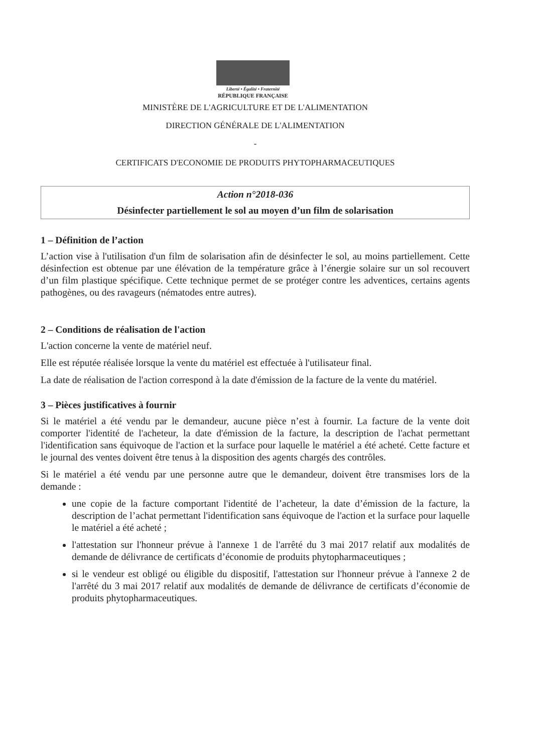Liberté • Égalité • Fraternité
RÉPUBLIQUE FRANÇAISE
MINISTÈRE DE L'AGRICULTURE ET DE L'ALIMENTATION
DIRECTION GÉNÉRALE DE L'ALIMENTATION
-
CERTIFICATS D'ECONOMIE DE PRODUITS PHYTOPHARMACEUTIQUES
Action n°2018-036
Désinfecter partiellement le sol au moyen d’un film de solarisation
1 – Définition de l’action
L’action vise à l'utilisation d'un film de solarisation afin de désinfecter le sol, au moins partiellement. Cette désinfection est obtenue par une élévation de la température grâce à l’énergie solaire sur un sol recouvert d’un film plastique spécifique. Cette technique permet de se protéger contre les adventices, certains agents pathogènes, ou des ravageurs (nématodes entre autres).
2 – Conditions de réalisation de l'action
L'action concerne la vente de matériel neuf.
Elle est réputée réalisée lorsque la vente du matériel est effectuée à l'utilisateur final.
La date de réalisation de l'action correspond à la date d'émission de la facture de la vente du matériel.
3 – Pièces justificatives à fournir
Si le matériel a été vendu par le demandeur, aucune pièce n’est à fournir. La facture de la vente doit comporter l'identité de l'acheteur, la date d'émission de la facture, la description de l'achat permettant l'identification sans équivoque de l'action et la surface pour laquelle le matériel a été acheté. Cette facture et le journal des ventes doivent être tenus à la disposition des agents chargés des contrôles.
Si le matériel a été vendu par une personne autre que le demandeur, doivent être transmises lors de la demande :
une copie de la facture comportant l'identité de l’acheteur, la date d’émission de la facture, la description de l’achat permettant l'identification sans équivoque de l'action et la surface pour laquelle le matériel a été acheté ;
l'attestation sur l'honneur prévue à l'annexe 1 de l'arrêté du 3 mai 2017 relatif aux modalités de demande de délivrance de certificats d’économie de produits phytopharmaceutiques ;
si le vendeur est obligé ou éligible du dispositif, l'attestation sur l'honneur prévue à l'annexe 2 de l'arrêté du 3 mai 2017 relatif aux modalités de demande de délivrance de certificats d’économie de produits phytopharmaceutiques.